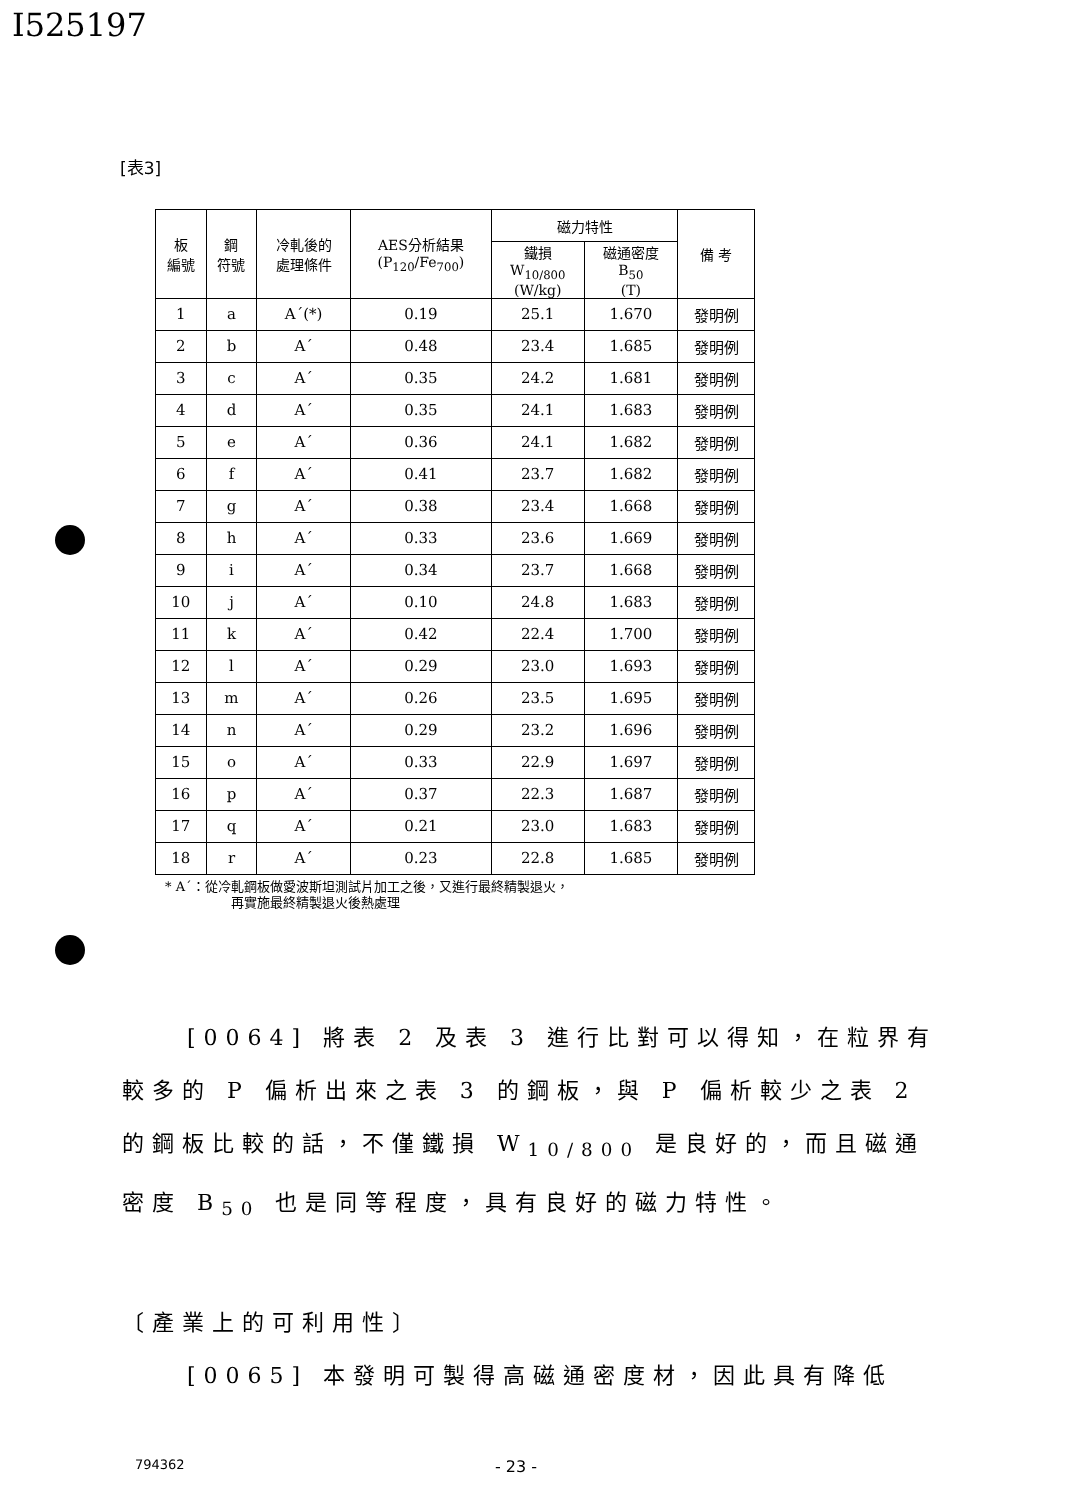I525197
[表3]
| 板 編號 | 鋼 符號 | 冷軋後的 處理條件 | AES分析結果 (P<sub>120</sub>/Fe<sub>700</sub>) | 磁力特性 | | 備 考 |
| --- | --- | --- | --- | --- | --- | --- |
| | | | | 鐵損 W<sub>10/800</sub> (W/kg) | 磁通密度 B<sub>50</sub> (T) | |
| 1 | a | A´(*) | 0.19 | 25.1 | 1.670 | 發明例 |
| 2 | b | A´ | 0.48 | 23.4 | 1.685 | 發明例 |
| 3 | c | A´ | 0.35 | 24.2 | 1.681 | 發明例 |
| 4 | d | A´ | 0.35 | 24.1 | 1.683 | 發明例 |
| 5 | e | A´ | 0.36 | 24.1 | 1.682 | 發明例 |
| 6 | f | A´ | 0.41 | 23.7 | 1.682 | 發明例 |
| 7 | g | A´ | 0.38 | 23.4 | 1.668 | 發明例 |
| 8 | h | A´ | 0.33 | 23.6 | 1.669 | 發明例 |
| 9 | i | A´ | 0.34 | 23.7 | 1.668 | 發明例 |
| 10 | j | A´ | 0.10 | 24.8 | 1.683 | 發明例 |
| 11 | k | A´ | 0.42 | 22.4 | 1.700 | 發明例 |
| 12 | l | A´ | 0.29 | 23.0 | 1.693 | 發明例 |
| 13 | m | A´ | 0.26 | 23.5 | 1.695 | 發明例 |
| 14 | n | A´ | 0.29 | 23.2 | 1.696 | 發明例 |
| 15 | o | A´ | 0.33 | 22.9 | 1.697 | 發明例 |
| 16 | p | A´ | 0.37 | 22.3 | 1.687 | 發明例 |
| 17 | q | A´ | 0.21 | 23.0 | 1.683 | 發明例 |
| 18 | r | A´ | 0.23 | 22.8 | 1.685 | 發明例 |
* A´：從冷軋鋼板做愛波斯坦測試片加工之後，又進行最終精製退火，
再實施最終精製退火後熱處理
[0064] 將表 2 及表 3 進行比對可以得知，在粒界有較多的 P 偏析出來之表 3 的鋼板，與 P 偏析較少之表 2 的鋼板比較的話，不僅鐵損 W<sub>10/800</sub> 是良好的，而且磁通密度 B<sub>50</sub> 也是同等程度，具有良好的磁力特性。
〔產業上的可利用性〕
[0065] 本發明可製得高磁通密度材，因此具有降低
794362 - 23 -